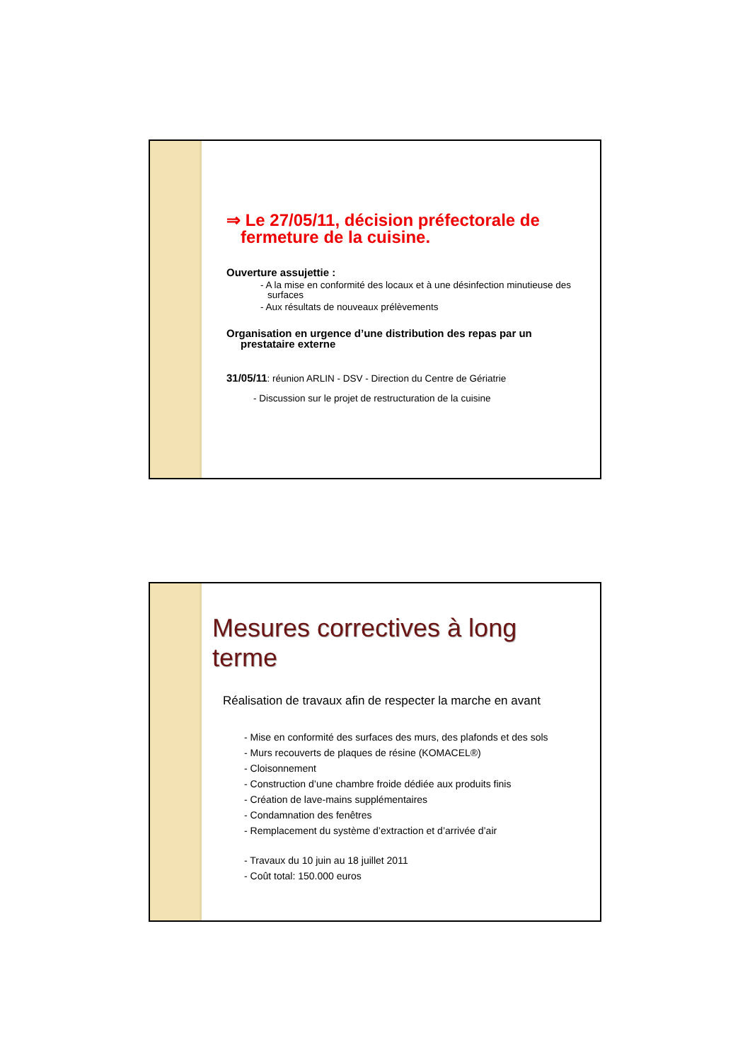⇒ Le 27/05/11, décision préfectorale de fermeture de la cuisine.
Ouverture assujettie :
- A la mise en conformité des locaux et à une désinfection minutieuse des surfaces
- Aux résultats de nouveaux prélèvements
Organisation en urgence d’une distribution des repas par un prestataire externe
31/05/11: réunion ARLIN - DSV - Direction du Centre de Gériatrie
- Discussion sur le projet de restructuration de la cuisine
Mesures correctives à long terme
Réalisation de travaux afin de respecter la marche en avant
- Mise en conformité des surfaces des murs, des plafonds et des sols
- Murs recouverts de plaques de résine (KOMACEL®)
- Cloisonnement
- Construction d’une chambre froide dédiée aux produits finis
- Création de lave-mains supplémentaires
- Condamnation des fenêtres
- Remplacement du système d’extraction et d’arrivée d’air
- Travaux du 10 juin au 18 juillet 2011
- Coût total: 150.000 euros